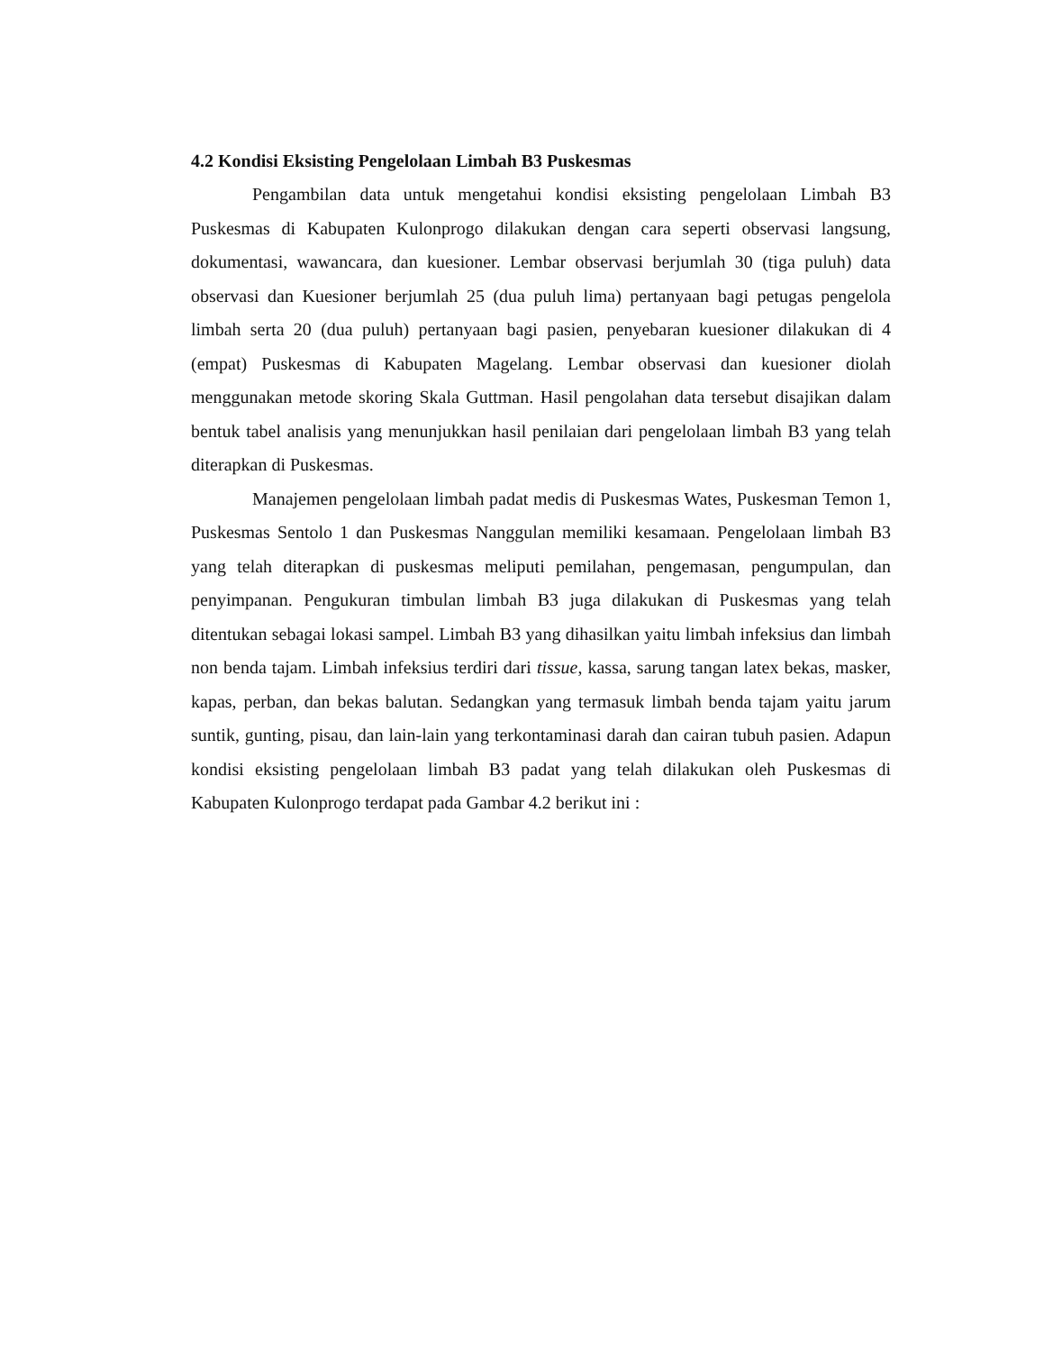4.2 Kondisi Eksisting Pengelolaan Limbah B3 Puskesmas
Pengambilan data untuk mengetahui kondisi eksisting pengelolaan Limbah B3 Puskesmas di Kabupaten Kulonprogo dilakukan dengan cara seperti observasi langsung, dokumentasi, wawancara, dan kuesioner. Lembar observasi berjumlah 30 (tiga puluh) data observasi dan Kuesioner berjumlah 25 (dua puluh lima) pertanyaan bagi petugas pengelola limbah serta 20 (dua puluh) pertanyaan bagi pasien, penyebaran kuesioner dilakukan di 4 (empat) Puskesmas di Kabupaten Magelang. Lembar observasi dan kuesioner diolah menggunakan metode skoring Skala Guttman. Hasil pengolahan data tersebut disajikan dalam bentuk tabel analisis yang menunjukkan hasil penilaian dari pengelolaan limbah B3 yang telah diterapkan di Puskesmas.
Manajemen pengelolaan limbah padat medis di Puskesmas Wates, Puskesman Temon 1, Puskesmas Sentolo 1 dan Puskesmas Nanggulan memiliki kesamaan. Pengelolaan limbah B3 yang telah diterapkan di puskesmas meliputi pemilahan, pengemasan, pengumpulan, dan penyimpanan. Pengukuran timbulan limbah B3 juga dilakukan di Puskesmas yang telah ditentukan sebagai lokasi sampel. Limbah B3 yang dihasilkan yaitu limbah infeksius dan limbah non benda tajam. Limbah infeksius terdiri dari tissue, kassa, sarung tangan latex bekas, masker, kapas, perban, dan bekas balutan. Sedangkan yang termasuk limbah benda tajam yaitu jarum suntik, gunting, pisau, dan lain-lain yang terkontaminasi darah dan cairan tubuh pasien. Adapun kondisi eksisting pengelolaan limbah B3 padat yang telah dilakukan oleh Puskesmas di Kabupaten Kulonprogo terdapat pada Gambar 4.2 berikut ini :